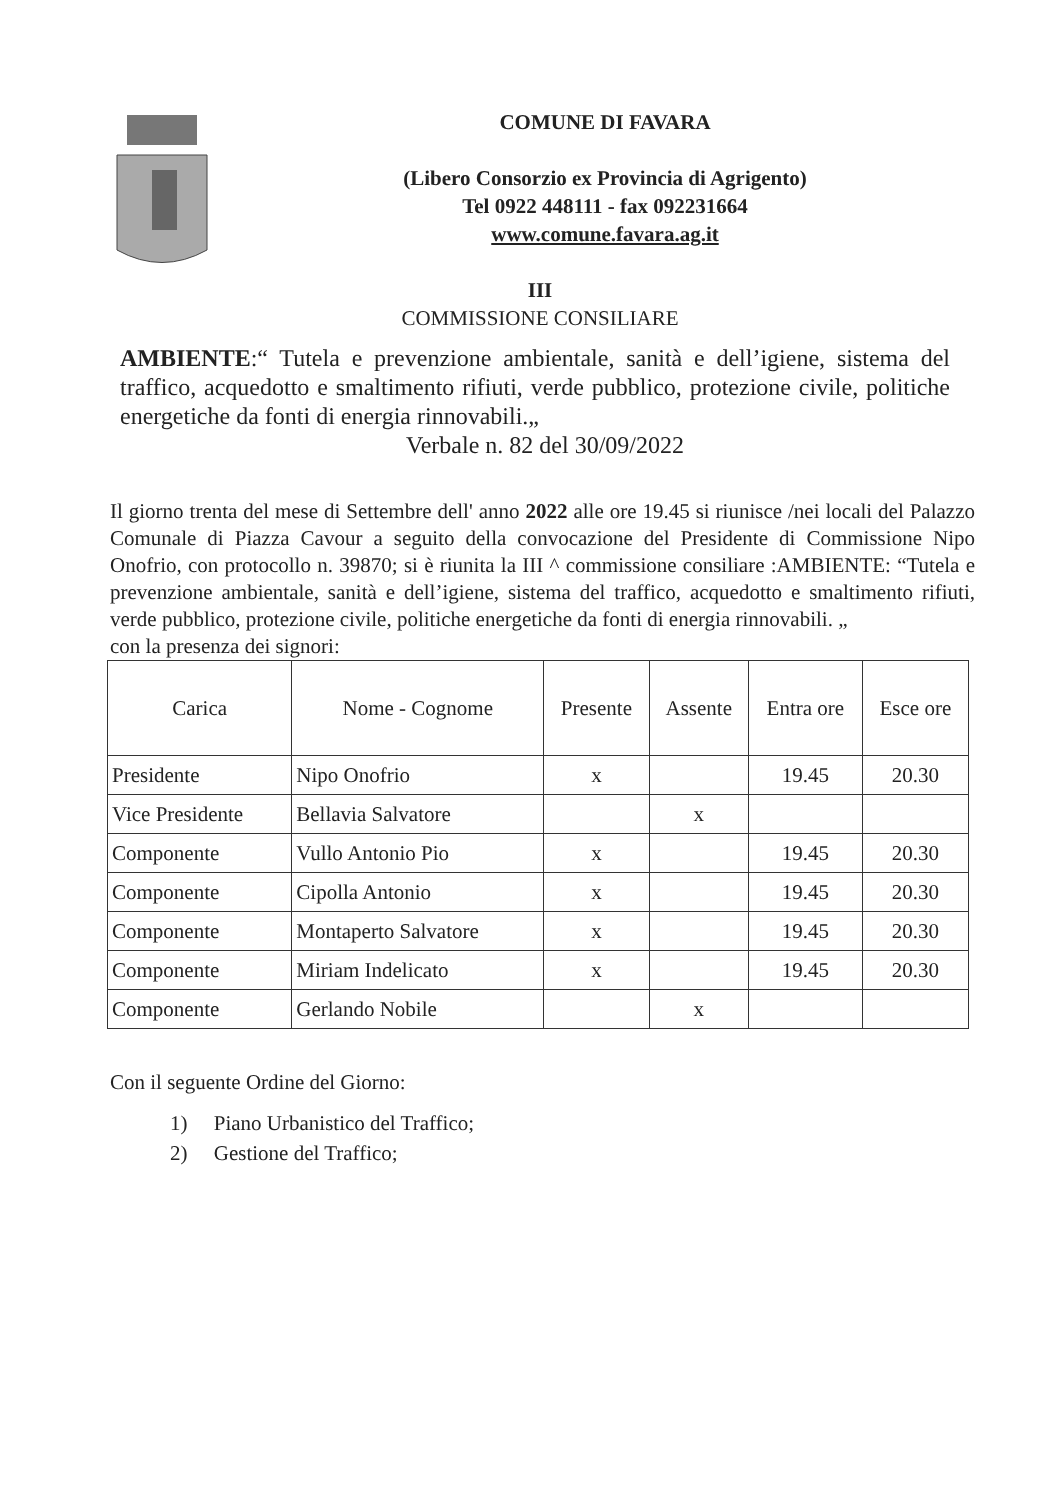COMUNE DI FAVARA
(Libero Consorzio ex Provincia di Agrigento)
Tel 0922 448111 - fax 092231664
www.comune.favara.ag.it
III
COMMISSIONE CONSILIARE
AMBIENTE:“ Tutela e prevenzione ambientale, sanità e dell’igiene, sistema del traffico, acquedotto e smaltimento rifiuti, verde pubblico, protezione civile, politiche energetiche da fonti di energia rinnovabili.„
Verbale n. 82 del 30/09/2022
Il giorno trenta del mese di Settembre dell' anno 2022 alle ore 19.45 si riunisce /nei locali del Palazzo Comunale di Piazza Cavour a seguito della convocazione del Presidente di Commissione Nipo Onofrio, con protocollo n. 39870; si è riunita la III ^ commissione consiliare :AMBIENTE: “Tutela e prevenzione ambientale, sanità e dell’igiene, sistema del traffico, acquedotto e smaltimento rifiuti, verde pubblico, protezione civile, politiche energetiche da fonti di energia rinnovabili. „
con la presenza dei signori:
| Carica | Nome - Cognome | Presente | Assente | Entra ore | Esce ore |
| --- | --- | --- | --- | --- | --- |
| Presidente | Nipo Onofrio | x | | 19.45 | 20.30 |
| Vice Presidente | Bellavia Salvatore | | x | | |
| Componente | Vullo Antonio Pio | x | | 19.45 | 20.30 |
| Componente | Cipolla Antonio | x | | 19.45 | 20.30 |
| Componente | Montaperto Salvatore | x | | 19.45 | 20.30 |
| Componente | Miriam Indelicato | x | | 19.45 | 20.30 |
| Componente | Gerlando Nobile | | x | | |
Con il seguente Ordine del Giorno:
1) Piano Urbanistico del Traffico;
2) Gestione del Traffico;